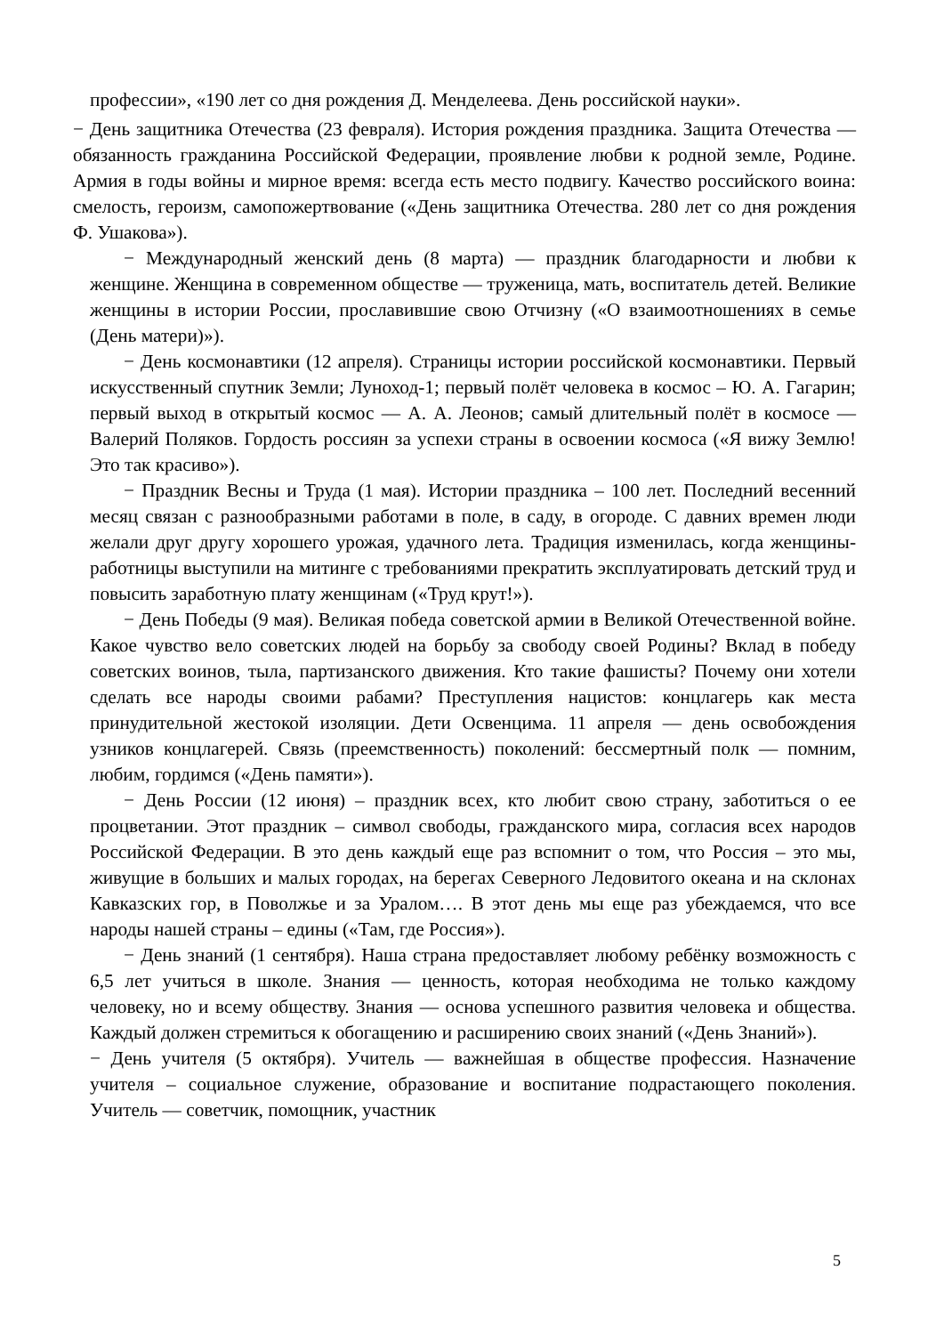профессии», «190 лет со дня рождения Д. Менделеева. День российской науки».
− День защитника Отечества (23 февраля). История рождения праздника. Защита Отечества — обязанность гражданина Российской Федерации, проявление любви к родной земле, Родине. Армия в годы войны и мирное время: всегда есть место подвигу. Качество российского воина: смелость, героизм, самопожертвование («День защитника Отечества. 280 лет со дня рождения Ф. Ушакова»).
− Международный женский день (8 марта) — праздник благодарности и любви к женщине. Женщина в современном обществе — труженица, мать, воспитатель детей. Великие женщины в истории России, прославившие свою Отчизну («О взаимоотношениях в семье (День матери)»).
− День космонавтики (12 апреля). Страницы истории российской космонавтики. Первый искусственный спутник Земли; Луноход-1; первый полёт человека в космос – Ю. А. Гагарин; первый выход в открытый космос — А. А. Леонов; самый длительный полёт в космосе — Валерий Поляков. Гордость россиян за успехи страны в освоении космоса («Я вижу Землю! Это так красиво»).
− Праздник Весны и Труда (1 мая). Истории праздника – 100 лет. Последний весенний месяц связан с разнообразными работами в поле, в саду, в огороде. С давних времен люди желали друг другу хорошего урожая, удачного лета. Традиция изменилась, когда женщины-работницы выступили на митинге с требованиями прекратить эксплуатировать детский труд и повысить заработную плату женщинам («Труд крут!»).
− День Победы (9 мая). Великая победа советской армии в Великой Отечественной войне. Какое чувство вело советских людей на борьбу за свободу своей Родины? Вклад в победу советских воинов, тыла, партизанского движения. Кто такие фашисты? Почему они хотели сделать все народы своими рабами? Преступления нацистов: концлагерь как места принудительной жестокой изоляции. Дети Освенцима. 11 апреля — день освобождения узников концлагерей. Связь (преемственность) поколений: бессмертный полк — помним, любим, гордимся («День памяти»).
− День России (12 июня) – праздник всех, кто любит свою страну, заботиться о ее процветании. Этот праздник – символ свободы, гражданского мира, согласия всех народов Российской Федерации. В это день каждый еще раз вспомнит о том, что Россия – это мы, живущие в больших и малых городах, на берегах Северного Ледовитого океана и на склонах Кавказских гор, в Поволжье и за Уралом…. В этот день мы еще раз убеждаемся, что все народы нашей страны – едины («Там, где Россия»).
− День знаний (1 сентября). Наша страна предоставляет любому ребёнку возможность с 6,5 лет учиться в школе. Знания — ценность, которая необходима не только каждому человеку, но и всему обществу. Знания — основа успешного развития человека и общества. Каждый должен стремиться к обогащению и расширению своих знаний («День Знаний»).
− День учителя (5 октября). Учитель — важнейшая в обществе профессия. Назначение учителя – социальное служение, образование и воспитание подрастающего поколения. Учитель — советчик, помощник, участник
5